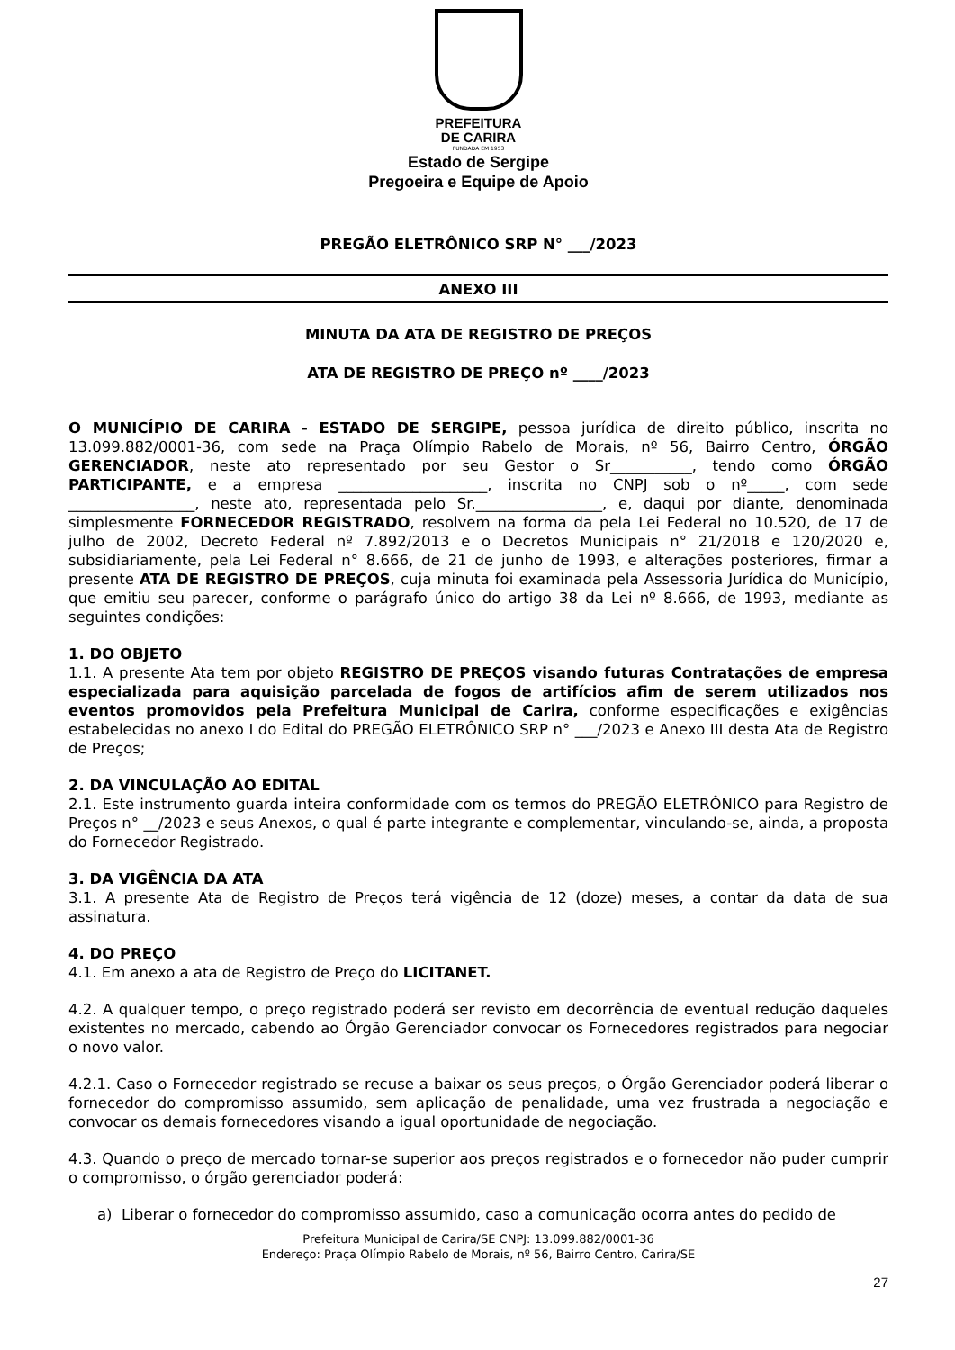PREFEITURA
DE CARIRA
FUNDADA EM 1953
Estado de Sergipe
Pregoeira e Equipe de Apoio
PREGÃO ELETRÔNICO SRP N° ___/2023
ANEXO III
MINUTA DA ATA DE REGISTRO DE PREÇOS
ATA DE REGISTRO DE PREÇO nº ____/2023
O MUNICÍPIO DE CARIRA - ESTADO DE SERGIPE, pessoa jurídica de direito público, inscrita no 13.099.882/0001-36, com sede na Praça Olímpio Rabelo de Morais, nº 56, Bairro Centro, ÓRGÃO GERENCIADOR, neste ato representado por seu Gestor o Sr___________, tendo como ÓRGÃO PARTICIPANTE, e a empresa ____________________, inscrita no CNPJ sob o nº_____, com sede _________________, neste ato, representada pelo Sr._________________, e, daqui por diante, denominada simplesmente FORNECEDOR REGISTRADO, resolvem na forma da pela Lei Federal no 10.520, de 17 de julho de 2002, Decreto Federal nº 7.892/2013 e o Decretos Municipais n° 21/2018 e 120/2020 e, subsidiariamente, pela Lei Federal n° 8.666, de 21 de junho de 1993, e alterações posteriores, firmar a presente ATA DE REGISTRO DE PREÇOS, cuja minuta foi examinada pela Assessoria Jurídica do Município, que emitiu seu parecer, conforme o parágrafo único do artigo 38 da Lei nº 8.666, de 1993, mediante as seguintes condições:
1. DO OBJETO
1.1. A presente Ata tem por objeto REGISTRO DE PREÇOS visando futuras Contratações de empresa especializada para aquisição parcelada de fogos de artifícios afim de serem utilizados nos eventos promovidos pela Prefeitura Municipal de Carira, conforme especificações e exigências estabelecidas no anexo I do Edital do PREGÃO ELETRÔNICO SRP n° ___/2023 e Anexo III desta Ata de Registro de Preços;
2. DA VINCULAÇÃO AO EDITAL
2.1. Este instrumento guarda inteira conformidade com os termos do PREGÃO ELETRÔNICO para Registro de Preços n° __/2023 e seus Anexos, o qual é parte integrante e complementar, vinculando-se, ainda, a proposta do Fornecedor Registrado.
3. DA VIGÊNCIA DA ATA
3.1. A presente Ata de Registro de Preços terá vigência de 12 (doze) meses, a contar da data de sua assinatura.
4. DO PREÇO
4.1. Em anexo a ata de Registro de Preço do LICITANET.
4.2. A qualquer tempo, o preço registrado poderá ser revisto em decorrência de eventual redução daqueles existentes no mercado, cabendo ao Órgão Gerenciador convocar os Fornecedores registrados para negociar o novo valor.
4.2.1. Caso o Fornecedor registrado se recuse a baixar os seus preços, o Órgão Gerenciador poderá liberar o fornecedor do compromisso assumido, sem aplicação de penalidade, uma vez frustrada a negociação e convocar os demais fornecedores visando a igual oportunidade de negociação.
4.3. Quando o preço de mercado tornar-se superior aos preços registrados e o fornecedor não puder cumprir o compromisso, o órgão gerenciador poderá:
a) Liberar o fornecedor do compromisso assumido, caso a comunicação ocorra antes do pedido de
Prefeitura Municipal de Carira/SE CNPJ: 13.099.882/0001-36
Endereço: Praça Olímpio Rabelo de Morais, nº 56, Bairro Centro, Carira/SE
27